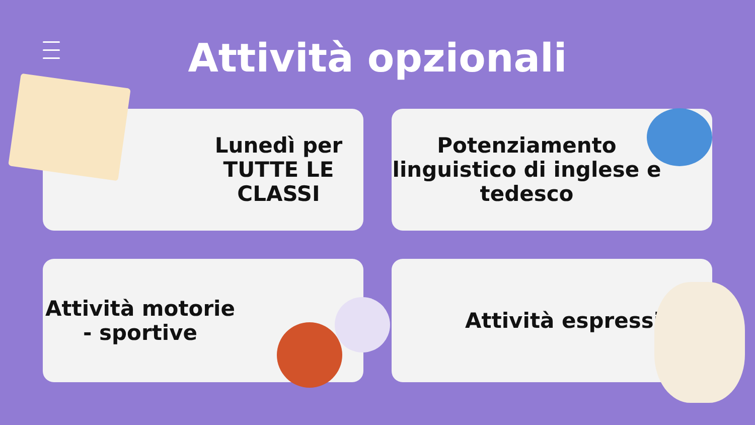Attività opzionali
Lunedì per TUTTE LE CLASSI
Potenziamento linguistico di inglese e tedesco
Attività motorie - sportive
Attività espressive